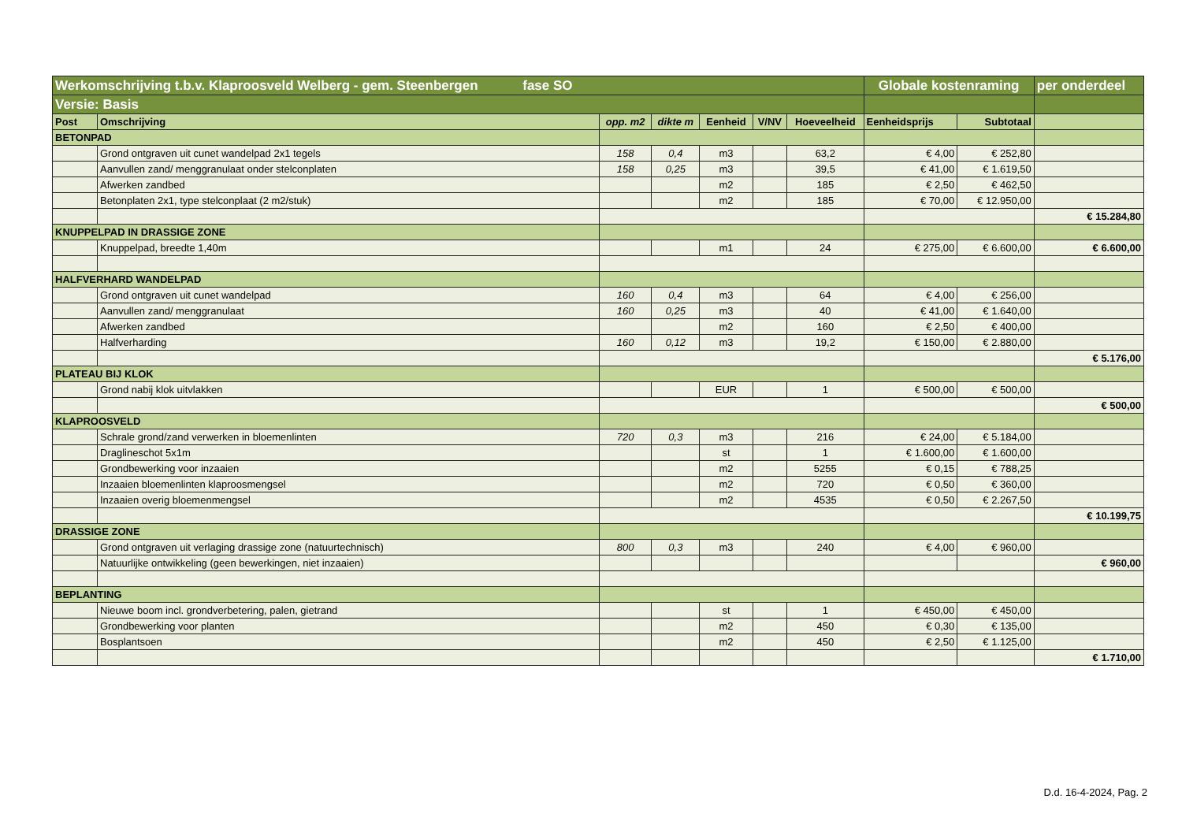| Werkomschrijving t.b.v. Klaproosveld Welberg - gem. Steenbergen fase SO | | | | | | | Globale kostenraming | | per onderdeel |
| Versie: Basis | | | | | | | | | |
| Post | Omschrijving | opp. m2 | dikte m | Eenheid | V/NV | Hoeveelheid | Eenheidsprijs | Subtotaal | |
| BETONPAD | | | | | | | | | |
| | Grond ontgraven uit cunet wandelpad 2x1 tegels | 158 | 0,4 | m3 | | 63,2 | € 4,00 | € 252,80 | |
| | Aanvullen zand/ menggranulaat onder stelconplaten | 158 | 0,25 | m3 | | 39,5 | € 41,00 | € 1.619,50 | |
| | Afwerken zandbed | | | m2 | | 185 | € 2,50 | € 462,50 | |
| | Betonplaten 2x1, type stelconplaat (2 m2/stuk) | | | m2 | | 185 | € 70,00 | € 12.950,00 | |
| | | | | | | | | | € 15.284,80 |
| KNUPPELPAD IN DRASSIGE ZONE | | | | | | | | | |
| | Knuppelpad, breedte 1,40m | | | m1 | | 24 | € 275,00 | € 6.600,00 | € 6.600,00 |
| HALFVERHARD WANDELPAD | | | | | | | | | |
| | Grond ontgraven uit cunet wandelpad | 160 | 0,4 | m3 | | 64 | € 4,00 | € 256,00 | |
| | Aanvullen zand/ menggranulaat | 160 | 0,25 | m3 | | 40 | € 41,00 | € 1.640,00 | |
| | Afwerken zandbed | | | m2 | | 160 | € 2,50 | € 400,00 | |
| | Halfverharding | 160 | 0,12 | m3 | | 19,2 | € 150,00 | € 2.880,00 | |
| | | | | | | | | | € 5.176,00 |
| PLATEAU BIJ KLOK | | | | | | | | | |
| | Grond nabij klok uitvlakken | | | EUR | | 1 | € 500,00 | € 500,00 | |
| | | | | | | | | | € 500,00 |
| KLAPROOSVELD | | | | | | | | | |
| | Schrale grond/zand verwerken in bloemenlinten | 720 | 0,3 | m3 | | 216 | € 24,00 | € 5.184,00 | |
| | Draglineschot 5x1m | | | st | | 1 | € 1.600,00 | € 1.600,00 | |
| | Grondbewerking voor inzaaien | | | m2 | | 5255 | € 0,15 | € 788,25 | |
| | Inzaaien bloemenlinten klaproosmengsel | | | m2 | | 720 | € 0,50 | € 360,00 | |
| | Inzaaien overig bloemenmengsel | | | m2 | | 4535 | € 0,50 | € 2.267,50 | |
| | | | | | | | | | € 10.199,75 |
| DRASSIGE ZONE | | | | | | | | | |
| | Grond ontgraven uit verlaging drassige zone (natuurtechnisch) | 800 | 0,3 | m3 | | 240 | € 4,00 | € 960,00 | |
| | Natuurlijke ontwikkeling (geen bewerkingen, niet inzaaien) | | | | | | | | € 960,00 |
| BEPLANTING | | | | | | | | | |
| | Nieuwe boom incl. grondverbetering, palen, gietrand | | | st | | 1 | € 450,00 | € 450,00 | |
| | Grondbewerking voor planten | | | m2 | | 450 | € 0,30 | € 135,00 | |
| | Bosplantsoen | | | m2 | | 450 | € 2,50 | € 1.125,00 | |
| | | | | | | | | | € 1.710,00 |
D.d. 16-4-2024, Pag. 2